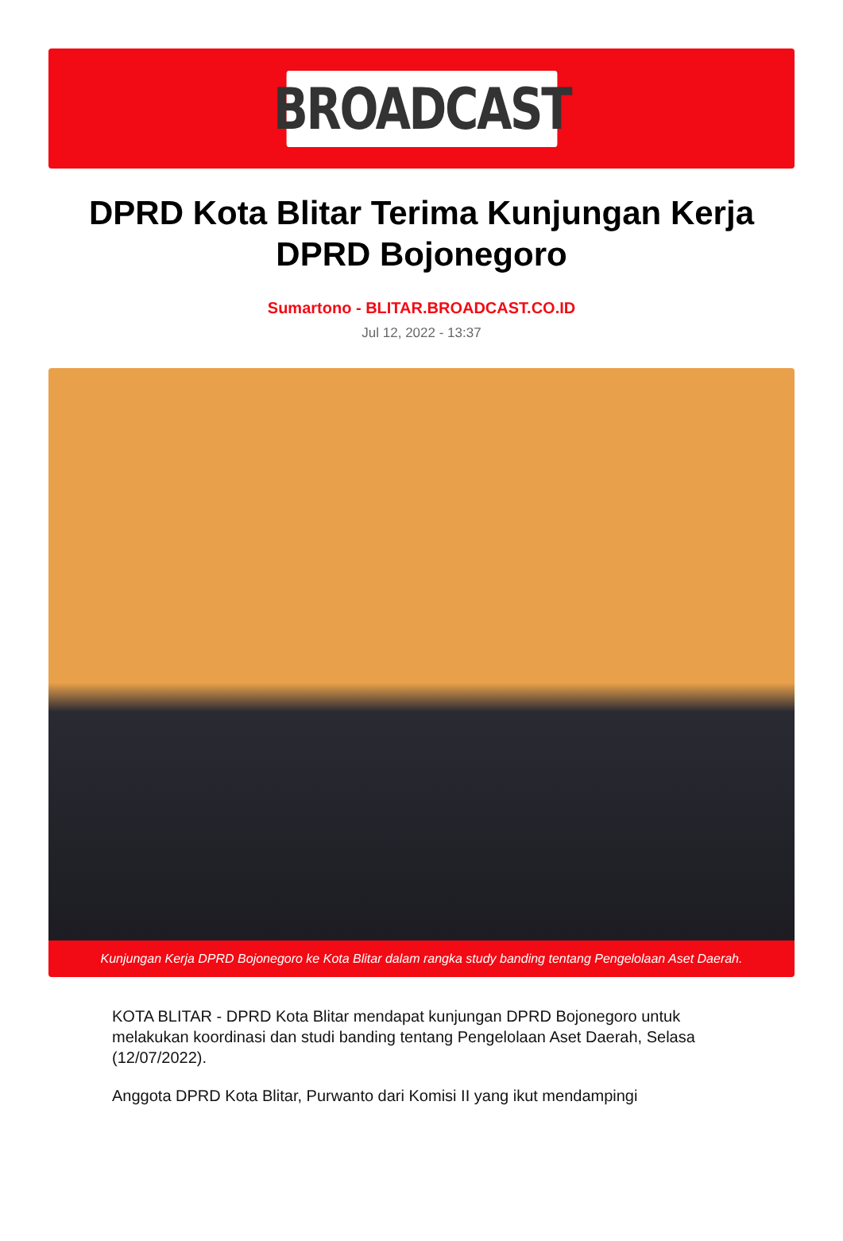BROADCAST
DPRD Kota Blitar Terima Kunjungan Kerja DPRD Bojonegoro
Sumartono - BLITAR.BROADCAST.CO.ID
Jul 12, 2022 - 13:37
Kunjungan Kerja DPRD Bojonegoro ke Kota Blitar dalam rangka study banding tentang Pengelolaan Aset Daerah.
KOTA BLITAR - DPRD Kota Blitar mendapat kunjungan DPRD Bojonegoro untuk melakukan koordinasi dan studi banding tentang Pengelolaan Aset Daerah, Selasa (12/07/2022).
Anggota DPRD Kota Blitar, Purwanto dari Komisi II yang ikut mendampingi